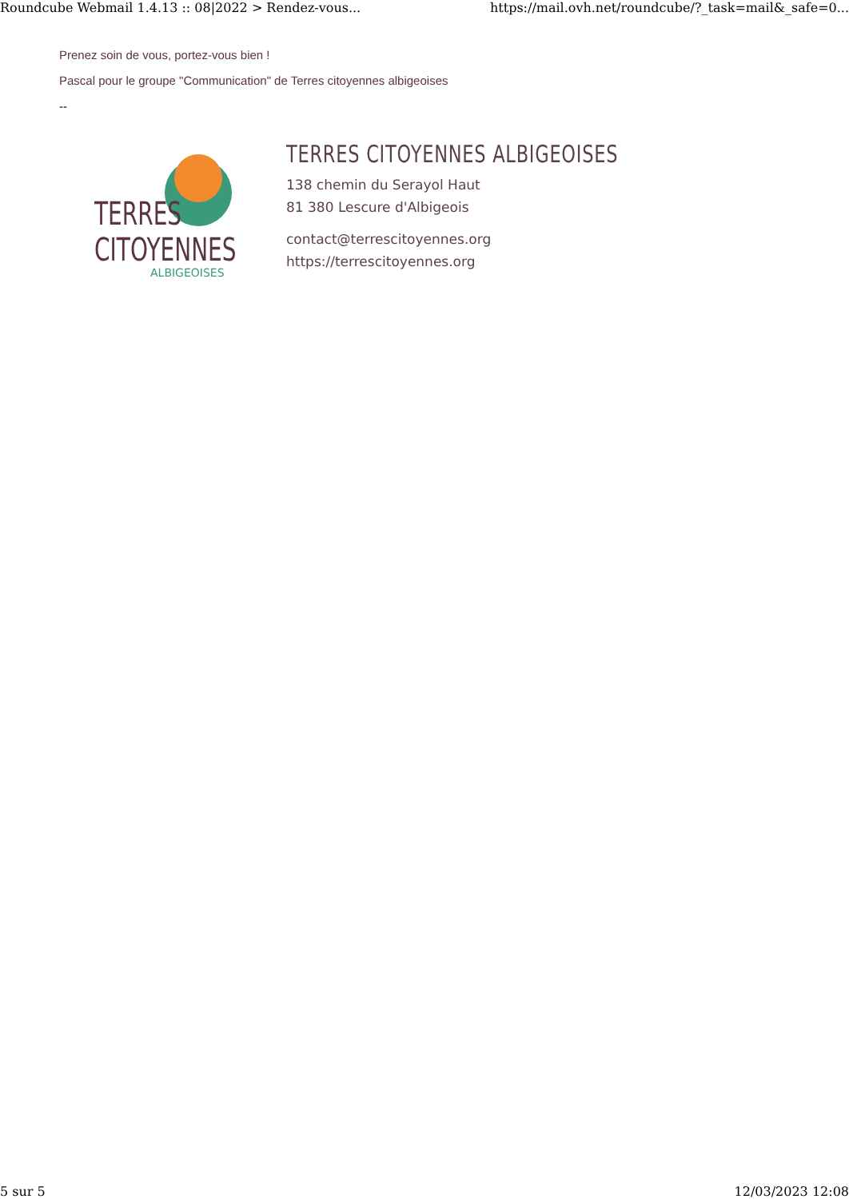Roundcube Webmail 1.4.13 :: 08|2022 > Rendez-vous... https://mail.ovh.net/roundcube/?_task=mail&_safe=0...
Prenez soin de vous, portez-vous bien !
Pascal pour le groupe "Communication" de Terres citoyennes albigeoises
--
TERRES
CITOYENNES
ALBIGEOISES
TERRES CITOYENNES ALBIGEOISES
138 chemin du Serayol Haut
81 380 Lescure d'Albigeois
contact@terrescitoyennes.org
https://terrescitoyennes.org
5 sur 5 12/03/2023 12:08